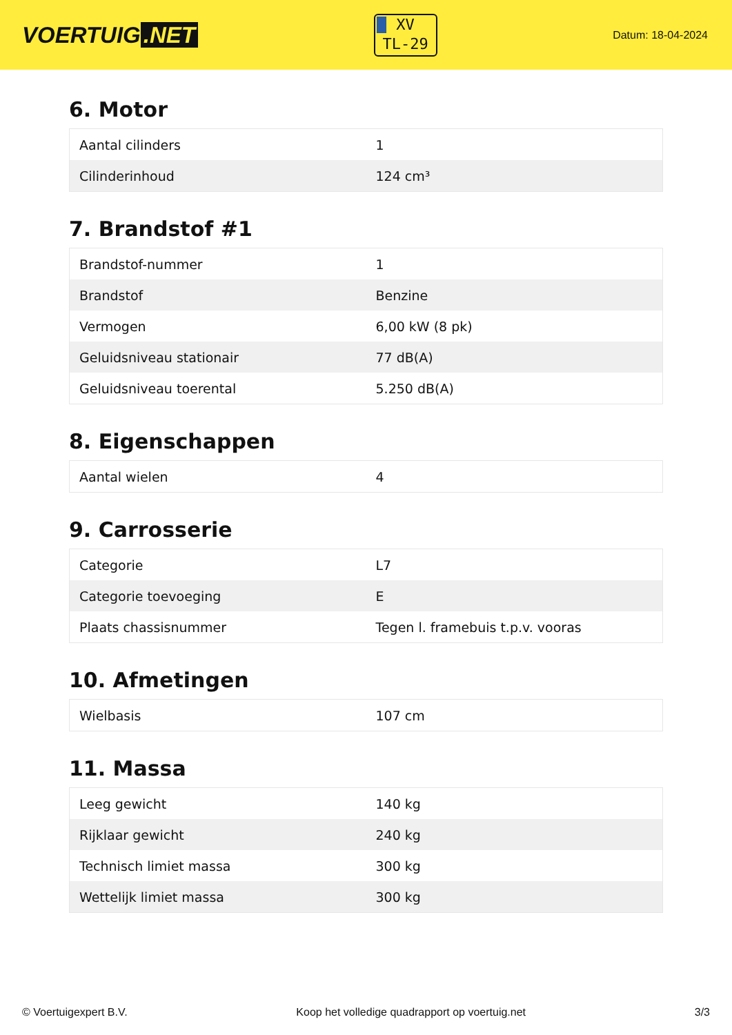VOERTUIG.NET
XV
TL-29
Datum: 18-04-2024
6. Motor
| Aantal cilinders | 1 |
| Cilinderinhoud | 124 cm³ |
7. Brandstof #1
| Brandstof-nummer | 1 |
| Brandstof | Benzine |
| Vermogen | 6,00 kW (8 pk) |
| Geluidsniveau stationair | 77 dB(A) |
| Geluidsniveau toerental | 5.250 dB(A) |
8. Eigenschappen
| Aantal wielen | 4 |
9. Carrosserie
| Categorie | L7 |
| Categorie toevoeging | E |
| Plaats chassisnummer | Tegen l. framebuis t.p.v. vooras |
10. Afmetingen
| Wielbasis | 107 cm |
11. Massa
| Leeg gewicht | 140 kg |
| Rijklaar gewicht | 240 kg |
| Technisch limiet massa | 300 kg |
| Wettelijk limiet massa | 300 kg |
© Voertuigexpert B.V. Koop het volledige quadrapport op voertuig.net 3/3